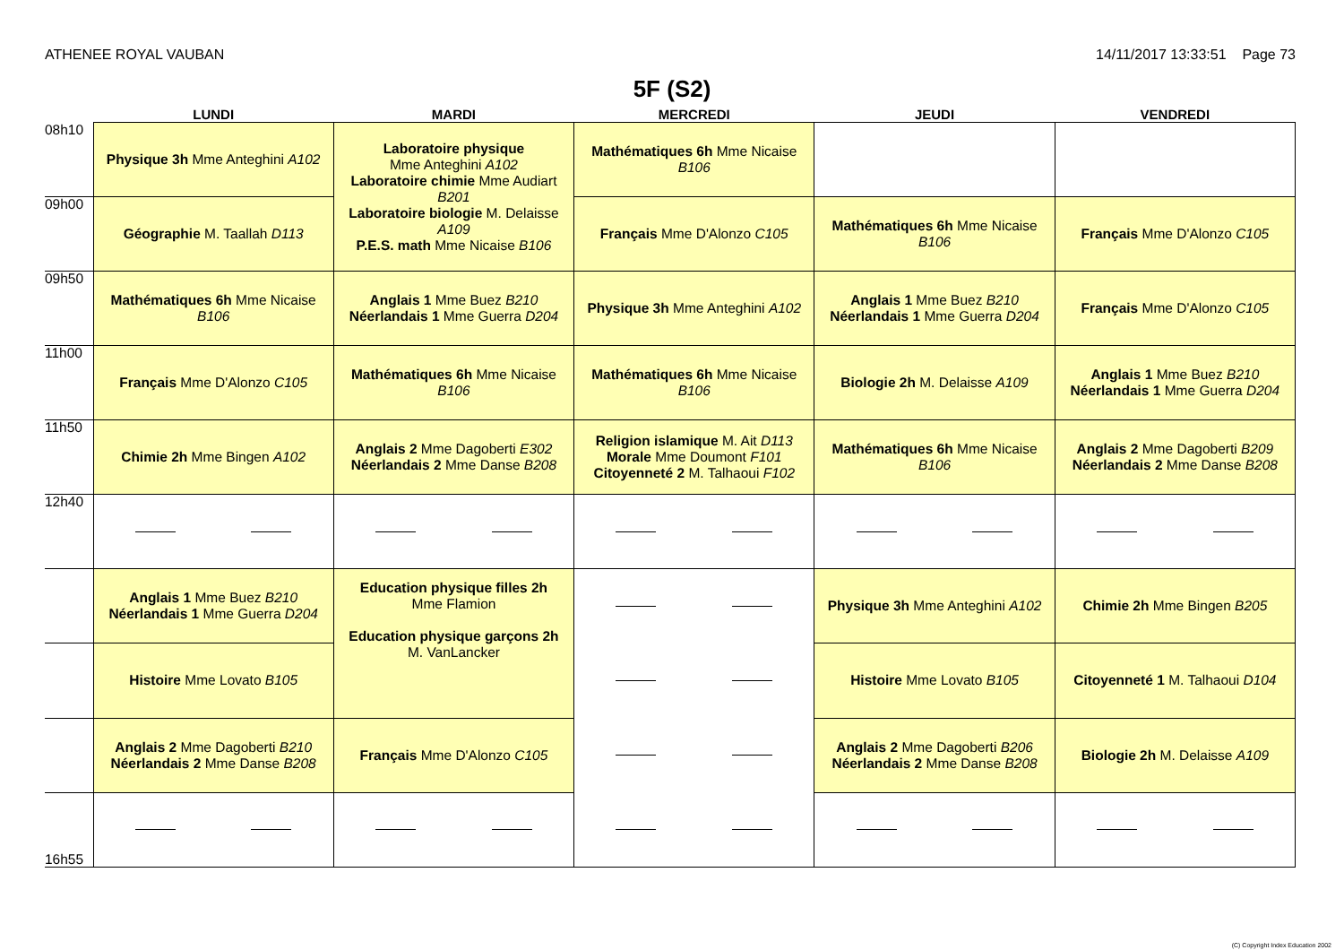ATHENEE ROYAL VAUBAN 14/11/2017 13:33:51 Page 73
5F (S2)
| | LUNDI | MARDI | MERCREDI | JEUDI | VENDREDI |
| --- | --- | --- | --- | --- | --- |
| 08h10 | Physique 3h Mme Anteghini A102 | Laboratoire physique Mme Anteghini A102 Laboratoire chimie Mme Audiart B201 Laboratoire biologie M. Delaisse A109 P.E.S. math Mme Nicaise B106 | Mathématiques 6h Mme Nicaise B106 | | |
| 09h00 | Géographie M. Taallah D113 | | Français Mme D'Alonzo C105 | Mathématiques 6h Mme Nicaise B106 | Français Mme D'Alonzo C105 |
| 09h50 | Mathématiques 6h Mme Nicaise B106 | Anglais 1 Mme Buez B210 Néerlandais 1 Mme Guerra D204 | Physique 3h Mme Anteghini A102 | Anglais 1 Mme Buez B210 Néerlandais 1 Mme Guerra D204 | Français Mme D'Alonzo C105 |
| 11h00 | Français Mme D'Alonzo C105 | Mathématiques 6h Mme Nicaise B106 | Mathématiques 6h Mme Nicaise B106 | Biologie 2h M. Delaisse A109 | Anglais 1 Mme Buez B210 Néerlandais 1 Mme Guerra D204 |
| 11h50 | Chimie 2h Mme Bingen A102 | Anglais 2 Mme Dagoberti E302 Néerlandais 2 Mme Danse B208 | Religion islamique M. Ait D113 Morale Mme Doumont F101 Citoyenneté 2 M. Talhaoui F102 | Mathématiques 6h Mme Nicaise B106 | Anglais 2 Mme Dagoberti B209 Néerlandais 2 Mme Danse B208 |
| 12h40 | | | | | |
| | Anglais 1 Mme Buez B210 Néerlandais 1 Mme Guerra D204 | Education physique filles 2h Mme Flamion Education physique garçons 2h M. VanLancker | | Physique 3h Mme Anteghini A102 | Chimie 2h Mme Bingen B205 |
| | Histoire Mme Lovato B105 | | | Histoire Mme Lovato B105 | Citoyenneté 1 M. Talhaoui D104 |
| | Anglais 2 Mme Dagoberti B210 Néerlandais 2 Mme Danse B208 | Français Mme D'Alonzo C105 | | Anglais 2 Mme Dagoberti B206 Néerlandais 2 Mme Danse B208 | Biologie 2h M. Delaisse A109 |
| 16h55 | | | | | |
(C) Copyright Index Education 2002